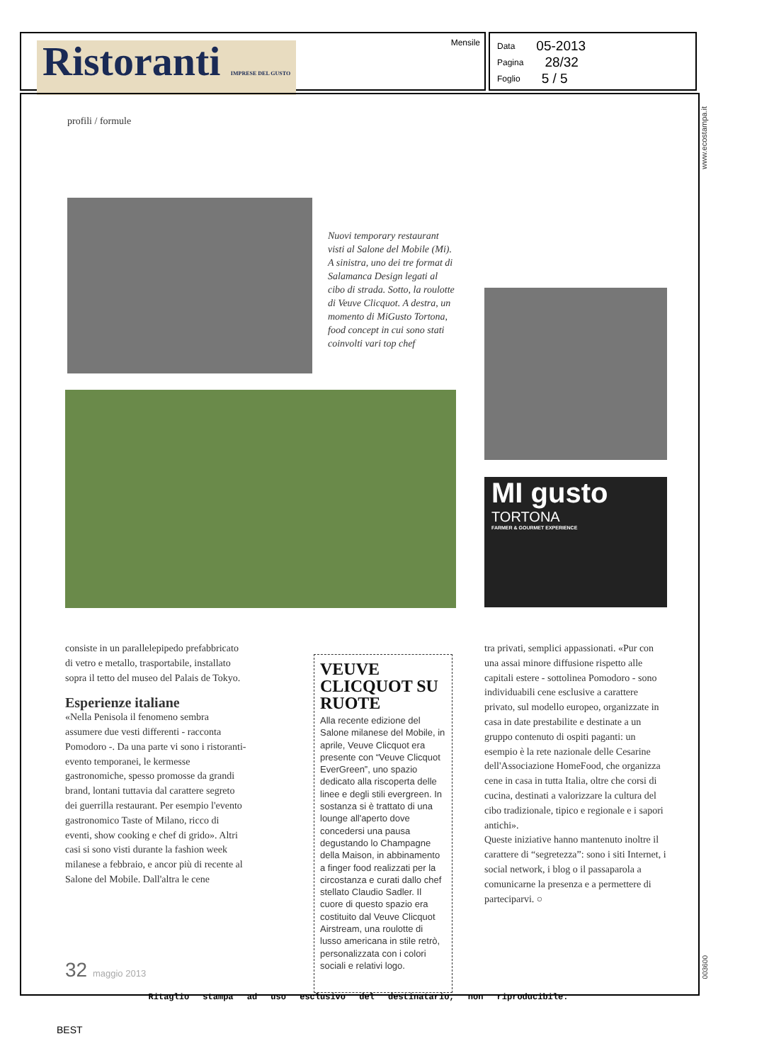Ristoranti IMPRESE DEL GUSTO Mensile
Data 05-2013
Pagina 28/32
Foglio 5 / 5
www.ecostampa.it
profili / formule
Nuovi temporary restaurant visti al Salone del Mobile (Mi). A sinistra, uno dei tre format di Salamanca Design legati al cibo di strada. Sotto, la roulotte di Veuve Clicquot. A destra, un momento di MiGusto Tortona, food concept in cui sono stati coinvolti vari top chef
MI gusto
TORTONA
FARMER & GOURMET EXPERIENCE
consiste in un parallelepipedo prefabbricato di vetro e metallo, trasportabile, installato sopra il tetto del museo del Palais de Tokyo.
Esperienze italiane
«Nella Penisola il fenomeno sembra assumere due vesti differenti - racconta Pomodoro -. Da una parte vi sono i ristoranti-evento temporanei, le kermesse gastronomiche, spesso promosse da grandi brand, lontani tuttavia dal carattere segreto dei guerrilla restaurant. Per esempio l'evento gastronomico Taste of Milano, ricco di eventi, show cooking e chef di grido». Altri casi si sono visti durante la fashion week milanese a febbraio, e ancor più di recente al Salone del Mobile. Dall'altra le cene
VEUVE CLICQUOT SU RUOTE
Alla recente edizione del Salone milanese del Mobile, in aprile, Veuve Clicquot era presente con “Veuve Clicquot EverGreen”, uno spazio dedicato alla riscoperta delle linee e degli stili evergreen. In sostanza si è trattato di una lounge all'aperto dove concedersi una pausa degustando lo Champagne della Maison, in abbinamento a finger food realizzati per la circostanza e curati dallo chef stellato Claudio Sadler. Il cuore di questo spazio era costituito dal Veuve Clicquot Airstream, una roulotte di lusso americana in stile retrò, personalizzata con i colori sociali e relativi logo.
tra privati, semplici appassionati. «Pur con una assai minore diffusione rispetto alle capitali estere - sottolinea Pomodoro - sono individuabili cene esclusive a carattere privato, sul modello europeo, organizzate in casa in date prestabilite e destinate a un gruppo contenuto di ospiti paganti: un esempio è la rete nazionale delle Cesarine dell'Associazione HomeFood, che organizza cene in casa in tutta Italia, oltre che corsi di cucina, destinati a valorizzare la cultura del cibo tradizionale, tipico e regionale e i sapori antichi».
Queste iniziative hanno mantenuto inoltre il carattere di “segretezza”: sono i siti Internet, i social network, i blog o il passaparola a comunicarne la presenza e a permettere di parteciparvi. ○
32 maggio 2013
003600
Ritaglio stampa ad uso esclusivo del destinatario, non riproducibile.
BEST